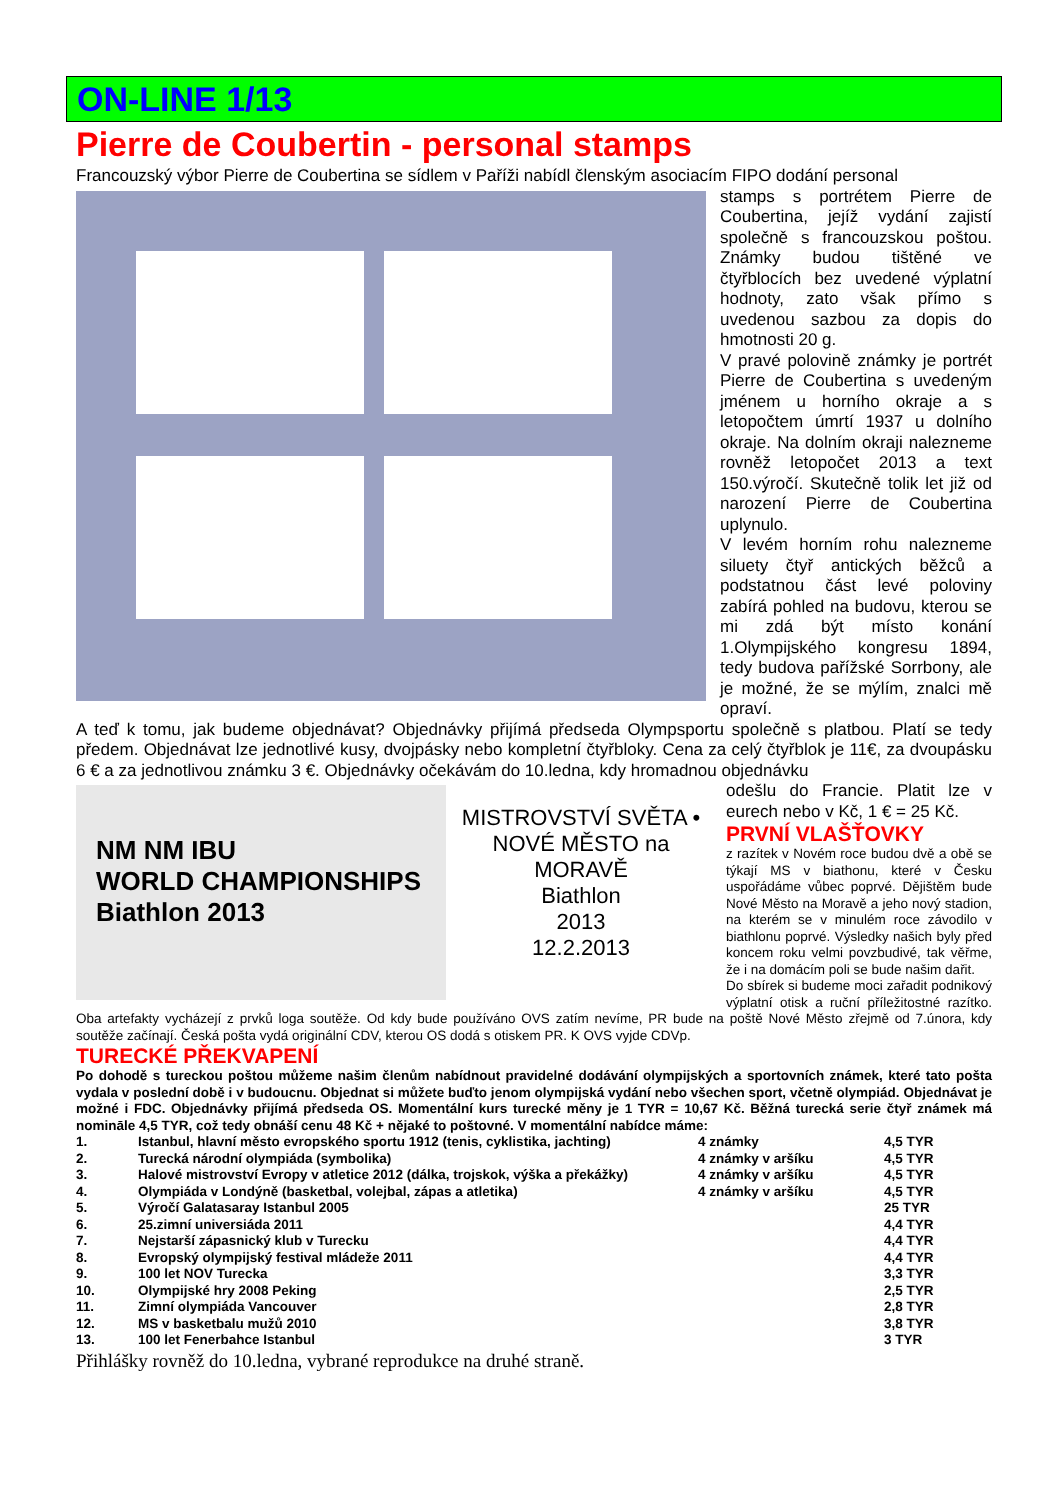ON-LINE 1/13
Pierre de Coubertin - personal stamps
Francouzský výbor Pierre de Coubertina se sídlem v Paříži nabídl členským asociacím FIPO dodání personal
stamps s portrétem Pierre de Coubertina, jejíž vydání zajistí společně s francouzskou poštou. Známky budou tištěné ve čtyřblocích bez uvedené výplatní hodnoty, zato však přímo s uvedenou sazbou za dopis do hmotnosti 20 g.
V pravé polovině známky je portrét Pierre de Coubertina s uvedeným jménem u horního okraje a s letopočtem úmrtí 1937 u dolního okraje. Na dolním okraji nalezneme rovněž letopočet 2013 a text 150.výročí. Skutečně tolik let již od narození Pierre de Coubertina uplynulo.
V levém horním rohu nalezneme siluety čtyř antických běžců a podstatnou část levé poloviny zabírá pohled na budovu, kterou se mi zdá být místo konání 1.Olympijského kongresu 1894, tedy budova pařížské Sorrbony, ale je možné, že se mýlím, znalci mě opraví.
A teď k tomu, jak budeme objednávat? Objednávky přijímá předseda Olympsportu společně s platbou. Platí se tedy předem. Objednávat lze jednotlivé kusy, dvojpásky nebo kompletní čtyřbloky. Cena za celý čtyřblok je 11€, za dvoupásku 6 € a za jednotlivou známku 3 €. Objednávky očekávám do 10.ledna, kdy hromadnou objednávku
NM NM IBU
WORLD CHAMPIONSHIPS
Biathlon 2013
MISTROVSTVÍ SVĚTA • NOVÉ MĚSTO na MORAVĚ
Biathlon
2013
12.2.2013
odešlu do Francie. Platit lze v eurech nebo v Kč, 1 € = 25 Kč.
PRVNÍ VLAŠŤOVKY
z razítek v Novém roce budou dvě a obě se týkají MS v biathonu, které v Česku uspořádáme vůbec poprvé. Dějištěm bude Nové Město na Moravě a jeho nový stadion, na kterém se v minulém roce závodilo v biathlonu poprvé. Výsledky našich byly před koncem roku velmi povzbudivé, tak věřme, že i na domácím poli se bude našim dařit.
Do sbírek si budeme moci zařadit podnikový výplatní otisk a ruční příležitostné razítko. Oba artefakty vycházejí z prvků loga soutěže. Od kdy bude používáno OVS zatím nevíme, PR bude na poště Nové Město zřejmě od 7.února, kdy soutěže začínají. Česká pošta vydá originální CDV, kterou OS dodá s otiskem PR. K OVS vyjde CDVp.
TURECKÉ PŘEKVAPENÍ
Po dohodě s tureckou poštou můžeme našim členům nabídnout pravidelné dodávání olympijských a sportovních známek, které tato pošta vydala v poslední době i v budoucnu. Objednat si můžete buďto jenom olympijská vydání nebo všechen sport, včetně olympiád. Objednávat je možné i FDC. Objednávky přijímá předseda OS. Momentální kurs turecké měny je 1 TYR = 10,67 Kč. Běžná turecká serie čtyř známek má nomināle 4,5 TYR, což tedy obnáší cenu 48 Kč + nějaké to poštovné. V momentální nabídce máme:
| 1. | Istanbul, hlavní město evropského sportu 1912 (tenis, cyklistika, jachting) | 4 známky | 4,5 TYR |
| 2. | Turecká národní olympiáda (symbolika) | 4 známky v aršíku | 4,5 TYR |
| 3. | Halové mistrovství Evropy v atletice 2012 (dálka, trojskok, výška a překážky) | 4 známky v aršíku | 4,5 TYR |
| 4. | Olympiáda v Londýně (basketbal, volejbal, zápas a atletika) | 4 známky v aršíku | 4,5 TYR |
| 5. | Výročí Galatasaray Istanbul 2005 | | 25 TYR |
| 6. | 25.zimní universiáda 2011 | | 4,4 TYR |
| 7. | Nejstarší zápasnický klub v Turecku | | 4,4 TYR |
| 8. | Evropský olympijský festival mládeže 2011 | | 4,4 TYR |
| 9. | 100 let NOV Turecka | | 3,3 TYR |
| 10. | Olympijské hry 2008 Peking | | 2,5 TYR |
| 11. | Zimní olympiáda Vancouver | | 2,8 TYR |
| 12. | MS v basketbalu mužů 2010 | | 3,8 TYR |
| 13. | 100 let Fenerbahce Istanbul | | 3 TYR |
Přihlášky rovněž do 10.ledna, vybrané reprodukce na druhé straně.